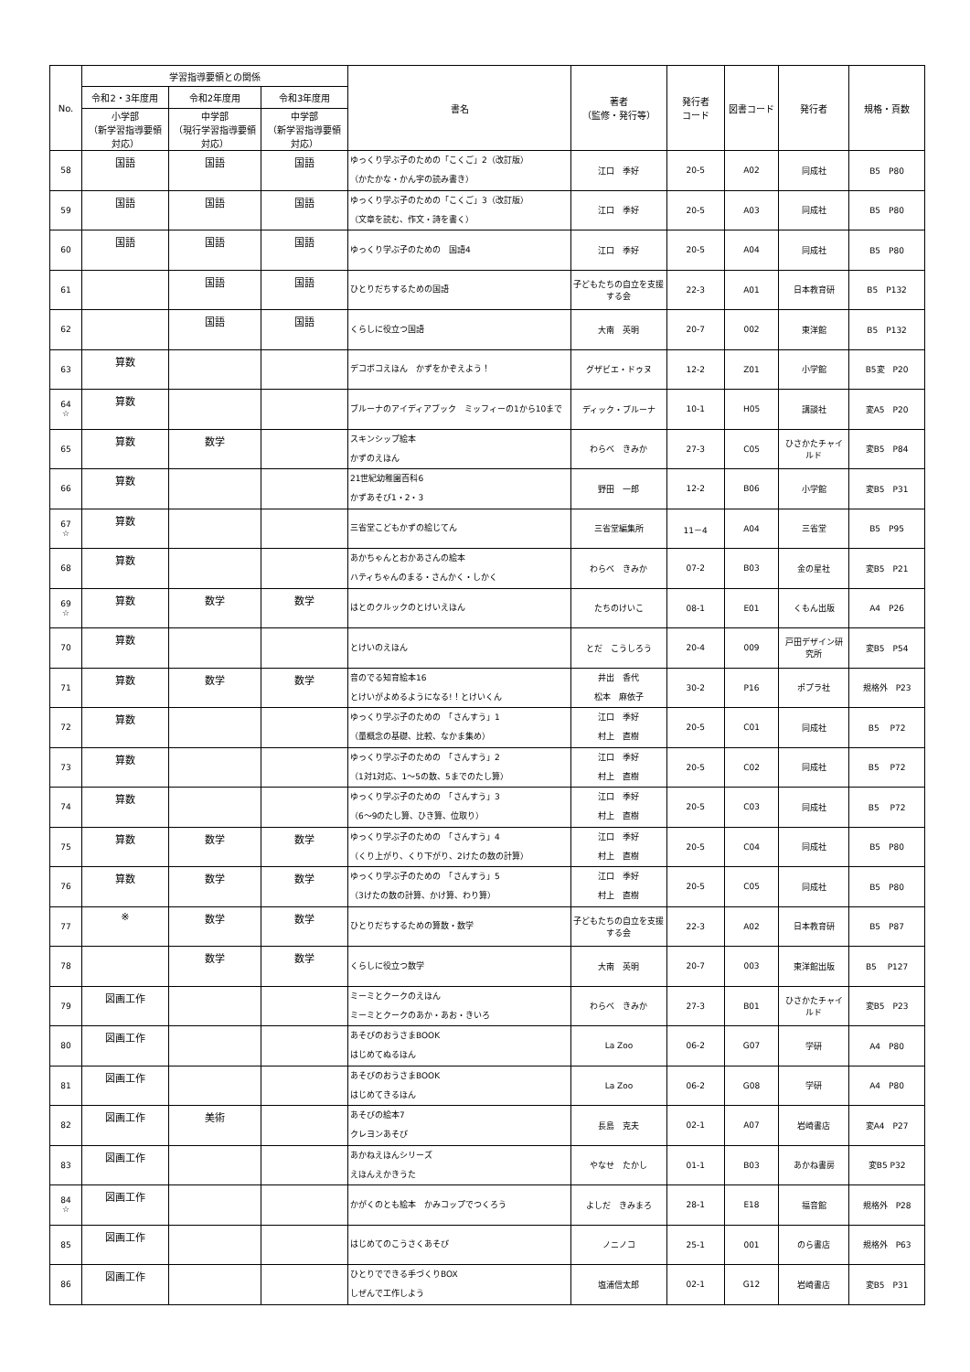| No. | 学習指導要領との関係 | | | 書名 | 著者 （監修・発行等） | 発行者 コード | 図書コード | 発行者 | 規格・頁数 |
| --- | --- | --- | --- | --- | --- | --- | --- | --- | --- |
| | 令和2・3年度用 | 令和2年度用 | 令和3年度用 | | | | | | |
| | 小学部 （新学習指導要領対応） | 中学部 （現行学習指導要領対応） | 中学部 （新学習指導要領対応） | | | | | | |
| 58 | 国語 | 国語 | 国語 | ゆっくり学ぶ子のための「こくご」2（改訂版） （かたかな・かん字の読み書き） | 江口 季好 | 20-5 | A02 | 同成社 | B5 P80 |
| 59 | 国語 | 国語 | 国語 | ゆっくり学ぶ子のための「こくご」3（改訂版） （文章を読む、作文・詩を書く） | 江口 季好 | 20-5 | A03 | 同成社 | B5 P80 |
| 60 | 国語 | 国語 | 国語 | ゆっくり学ぶ子のための 国語4 | 江口 季好 | 20-5 | A04 | 同成社 | B5 P80 |
| 61 | | 国語 | 国語 | ひとりだちするための国語 | 子どもたちの自立を支援する会 | 22-3 | A01 | 日本教育研 | B5 P132 |
| 62 | | 国語 | 国語 | くらしに役立つ国語 | 大南 英明 | 20-7 | 002 | 東洋館 | B5 P132 |
| 63 | 算数 | | | デコボコえほん かずをかぞえよう！ | グザビエ・ドゥヌ | 12-2 | Z01 | 小学館 | B5変 P20 |
| 64 ☆ | 算数 | | | ブルーナのアイディアブック ミッフィーの1から10まで | ディック・ブルーナ | 10-1 | H05 | 講談社 | 変A5 P20 |
| 65 | 算数 | 数学 | | スキンシップ絵本 かずのえほん | わらべ きみか | 27-3 | C05 | ひさかたチャイルド | 変B5 P84 |
| 66 | 算数 | | | 21世紀幼稚園百科6 かずあそび1・2・3 | 野田 一郎 | 12-2 | B06 | 小学館 | 変B5 P31 |
| 67 ☆ | 算数 | | | 三省堂こどもかずの絵じてん | 三省堂編集所 | 11－4 | A04 | 三省堂 | B5 P95 |
| 68 | 算数 | | | あかちゃんとおかあさんの絵本 ハティちゃんのまる・さんかく・しかく | わらべ きみか | 07-2 | B03 | 金の星社 | 変B5 P21 |
| 69 ☆ | 算数 | 数学 | 数学 | はとのクルックのとけいえほん | たちのけいこ | 08-1 | E01 | くもん出版 | A4 P26 |
| 70 | 算数 | | | とけいのえほん | とだ こうしろう | 20-4 | 009 | 戸田デザイン研究所 | 変B5 P54 |
| 71 | 算数 | 数学 | 数学 | 音のでる知育絵本16 とけいがよめるようになる!！とけいくん | 井出 香代 松本 麻依子 | 30-2 | P16 | ポプラ社 | 規格外 P23 |
| 72 | 算数 | | | ゆっくり学ぶ子のための 「さんすう」1 （量概念の基礎、比較、なかま集め） | 江口 季好 村上 直樹 | 20-5 | C01 | 同成社 | B5 P72 |
| 73 | 算数 | | | ゆっくり学ぶ子のための 「さんすう」2 （1対1対応、1～5の数、5までのたし算） | 江口 季好 村上 直樹 | 20-5 | C02 | 同成社 | B5 P72 |
| 74 | 算数 | | | ゆっくり学ぶ子のための 「さんすう」3 （6～9のたし算、ひき算、位取り） | 江口 季好 村上 直樹 | 20-5 | C03 | 同成社 | B5 P72 |
| 75 | 算数 | 数学 | 数学 | ゆっくり学ぶ子のための 「さんすう」4 （くり上がり、くり下がり、2けたの数の計算） | 江口 季好 村上 直樹 | 20-5 | C04 | 同成社 | B5 P80 |
| 76 | 算数 | 数学 | 数学 | ゆっくり学ぶ子のための 「さんすう」5 （3けたの数の計算、かけ算、わり算） | 江口 季好 村上 直樹 | 20-5 | C05 | 同成社 | B5 P80 |
| 77 | ※ | 数学 | 数学 | ひとりだちするための算数・数学 | 子どもたちの自立を支援する会 | 22-3 | A02 | 日本教育研 | B5 P87 |
| 78 | | 数学 | 数学 | くらしに役立つ数学 | 大南 英明 | 20-7 | 003 | 東洋館出版 | B5 P127 |
| 79 | 図画工作 | | | ミーミとクークのえほん ミーミとクークのあか・あお・きいろ | わらべ きみか | 27-3 | B01 | ひさかたチャイルド | 変B5 P23 |
| 80 | 図画工作 | | | あそびのおうさまBOOK はじめてぬるほん | La Zoo | 06-2 | G07 | 学研 | A4 P80 |
| 81 | 図画工作 | | | あそびのおうさまBOOK はじめてきるほん | La Zoo | 06-2 | G08 | 学研 | A4 P80 |
| 82 | 図画工作 | 美術 | | あそびの絵本7 クレヨンあそび | 長島 克夫 | 02-1 | A07 | 岩崎書店 | 変A4 P27 |
| 83 | 図画工作 | | | あかねえほんシリーズ えほんえかきうた | やなせ たかし | 01-1 | B03 | あかね書房 | 変B5 P32 |
| 84 ☆ | 図画工作 | | | かがくのとも絵本 かみコップでつくろう | よしだ きみまろ | 28-1 | E18 | 福音館 | 規格外 P28 |
| 85 | 図画工作 | | | はじめてのこうさくあそび | ノニノコ | 25-1 | 001 | のら書店 | 規格外 P63 |
| 86 | 図画工作 | | | ひとりでできる手づくりBOX しぜんで工作しよう | 塩浦信太郎 | 02-1 | G12 | 岩崎書店 | 変B5 P31 |